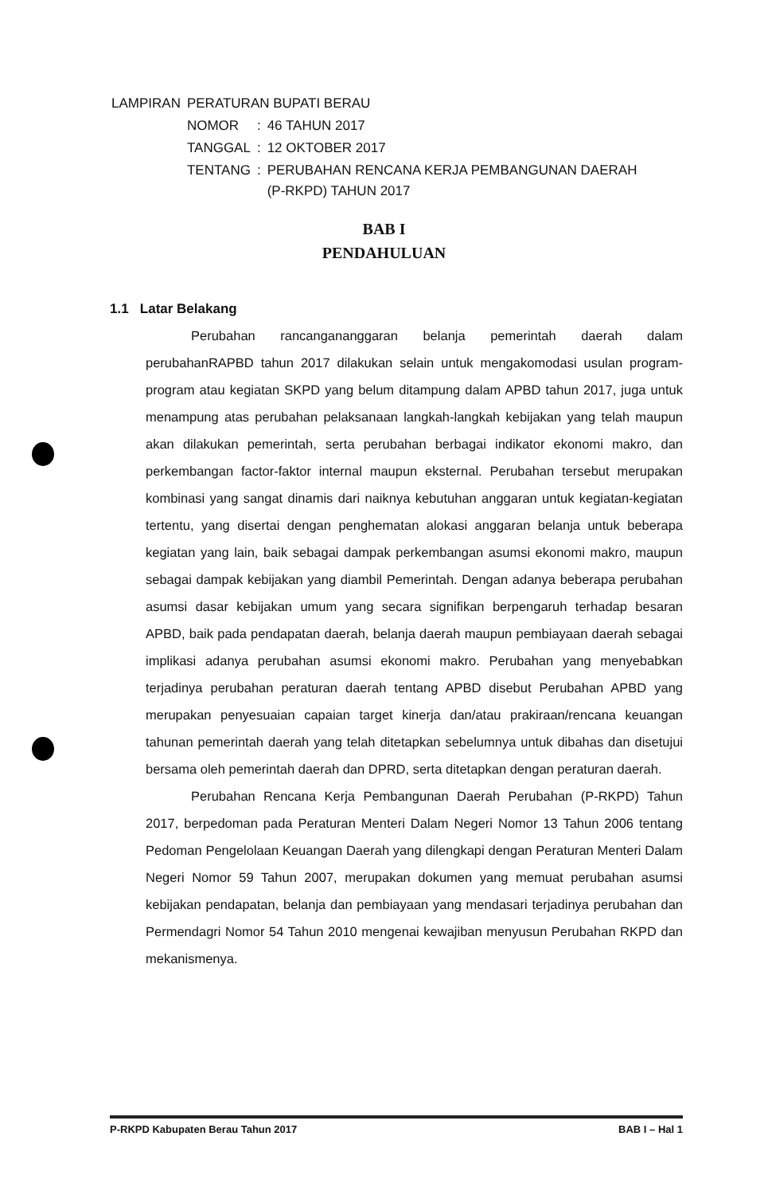| LAMPIRAN | PERATURAN BUPATI BERAU | | |
| | NOMOR | : | 46 TAHUN 2017 |
| | TANGGAL | : | 12 OKTOBER 2017 |
| | TENTANG | : | PERUBAHAN RENCANA KERJA PEMBANGUNAN DAERAH (P-RKPD) TAHUN 2017 |
BAB I
PENDAHULUAN
1.1 Latar Belakang
Perubahan rancangananggaran belanja pemerintah daerah dalam perubahanRAPBD tahun 2017 dilakukan selain untuk mengakomodasi usulan program-program atau kegiatan SKPD yang belum ditampung dalam APBD tahun 2017, juga untuk menampung atas perubahan pelaksanaan langkah-langkah kebijakan yang telah maupun akan dilakukan pemerintah, serta perubahan berbagai indikator ekonomi makro, dan perkembangan factor-faktor internal maupun eksternal. Perubahan tersebut merupakan kombinasi yang sangat dinamis dari naiknya kebutuhan anggaran untuk kegiatan-kegiatan tertentu, yang disertai dengan penghematan alokasi anggaran belanja untuk beberapa kegiatan yang lain, baik sebagai dampak perkembangan asumsi ekonomi makro, maupun sebagai dampak kebijakan yang diambil Pemerintah. Dengan adanya beberapa perubahan asumsi dasar kebijakan umum yang secara signifikan berpengaruh terhadap besaran APBD, baik pada pendapatan daerah, belanja daerah maupun pembiayaan daerah sebagai implikasi adanya perubahan asumsi ekonomi makro. Perubahan yang menyebabkan terjadinya perubahan peraturan daerah tentang APBD disebut Perubahan APBD yang merupakan penyesuaian capaian target kinerja dan/atau prakiraan/rencana keuangan tahunan pemerintah daerah yang telah ditetapkan sebelumnya untuk dibahas dan disetujui bersama oleh pemerintah daerah dan DPRD, serta ditetapkan dengan peraturan daerah.
Perubahan Rencana Kerja Pembangunan Daerah Perubahan (P-RKPD) Tahun 2017, berpedoman pada Peraturan Menteri Dalam Negeri Nomor 13 Tahun 2006 tentang Pedoman Pengelolaan Keuangan Daerah yang dilengkapi dengan Peraturan Menteri Dalam Negeri Nomor 59 Tahun 2007, merupakan dokumen yang memuat perubahan asumsi kebijakan pendapatan, belanja dan pembiayaan yang mendasari terjadinya perubahan dan Permendagri Nomor 54 Tahun 2010 mengenai kewajiban menyusun Perubahan RKPD dan mekanismenya.
P-RKPD Kabupaten Berau Tahun 2017 BAB I – Hal 1